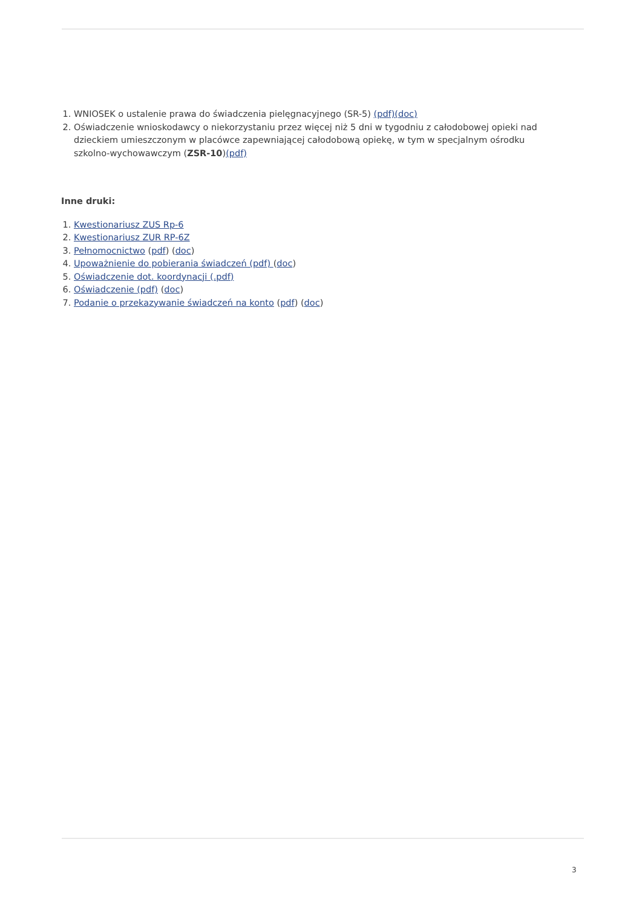1. WNIOSEK o ustalenie prawa do świadczenia pielęgnacyjnego (SR-5) (pdf)(doc)
2. Oświadczenie wnioskodawcy o niekorzystaniu przez więcej niż 5 dni w tygodniu z całodobowej opieki nad dzieckiem umieszczonym w placówce zapewniającej całodobową opiekę, w tym w specjalnym ośrodku szkolno-wychowawczym (ZSR-10)(pdf)
Inne druki:
1. Kwestionariusz ZUS Rp-6
2. Kwestionariusz ZUR RP-6Z
3. Pełnomocnictwo (pdf) (doc)
4. Upoważnienie do pobierania świadczeń (pdf) (doc)
5. Oświadczenie dot. koordynacji (.pdf)
6. Oświadczenie (pdf) (doc)
7. Podanie o przekazywanie świadczeń na konto (pdf) (doc)
3